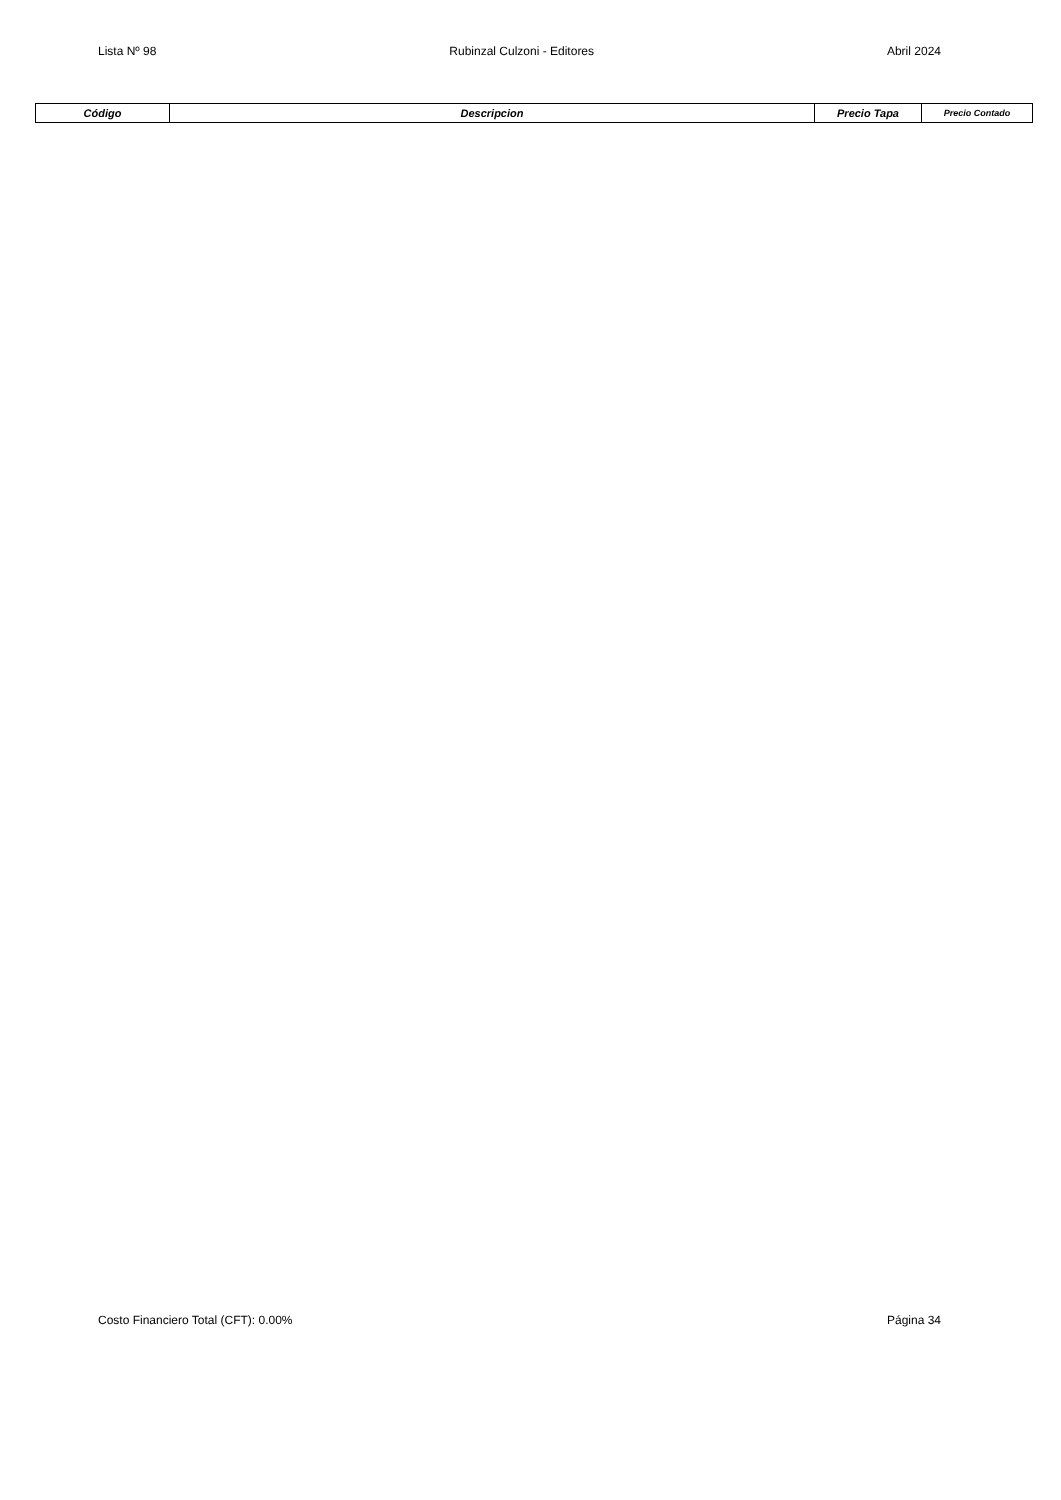Lista Nº 98 Rubinzal Culzoni - Editores Abril 2024
| Código | Descripcion | Precio Tapa | Precio Contado |
| --- | --- | --- | --- |
Costo Financiero Total (CFT): 0.00% Página 34